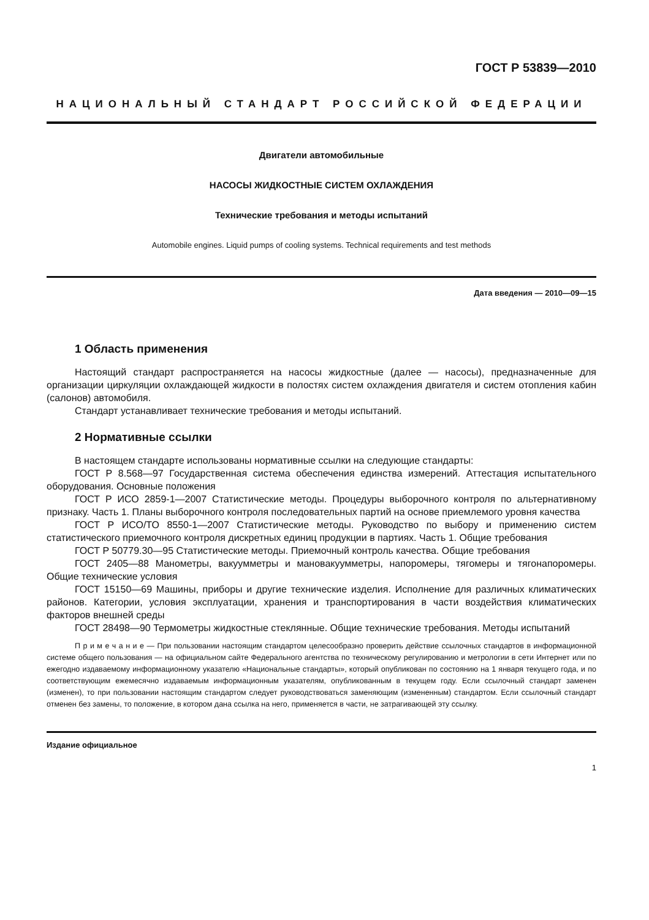ГОСТ Р 53839—2010
НАЦИОНАЛЬНЫЙ СТАНДАРТ РОССИЙСКОЙ ФЕДЕРАЦИИ
Двигатели автомобильные
НАСОСЫ ЖИДКОСТНЫЕ СИСТЕМ ОХЛАЖДЕНИЯ
Технические требования и методы испытаний
Automobile engines. Liquid pumps of cooling systems. Technical requirements and test methods
Дата введения — 2010—09—15
1 Область применения
Настоящий стандарт распространяется на насосы жидкостные (далее — насосы), предназначенные для организации циркуляции охлаждающей жидкости в полостях систем охлаждения двигателя и систем отопления кабин (салонов) автомобиля.
Стандарт устанавливает технические требования и методы испытаний.
2 Нормативные ссылки
В настоящем стандарте использованы нормативные ссылки на следующие стандарты:
ГОСТ Р 8.568—97 Государственная система обеспечения единства измерений. Аттестация испытательного оборудования. Основные положения
ГОСТ Р ИСО 2859-1—2007 Статистические методы. Процедуры выборочного контроля по альтернативному признаку. Часть 1. Планы выборочного контроля последовательных партий на основе приемлемого уровня качества
ГОСТ Р ИСО/ТО 8550-1—2007 Статистические методы. Руководство по выбору и применению систем статистического приемочного контроля дискретных единиц продукции в партиях. Часть 1. Общие требования
ГОСТ Р 50779.30—95 Статистические методы. Приемочный контроль качества. Общие требования
ГОСТ 2405—88 Манометры, вакуумметры и мановакуумметры, напоромеры, тягомеры и тягонапоромеры. Общие технические условия
ГОСТ 15150—69 Машины, приборы и другие технические изделия. Исполнение для различных климатических районов. Категории, условия эксплуатации, хранения и транспортирования в части воздействия климатических факторов внешней среды
ГОСТ 28498—90 Термометры жидкостные стеклянные. Общие технические требования. Методы испытаний
П р и м е ч а н и е — При пользовании настоящим стандартом целесообразно проверить действие ссылочных стандартов в информационной системе общего пользования — на официальном сайте Федерального агентства по техническому регулированию и метрологии в сети Интернет или по ежегодно издаваемому информационному указателю «Национальные стандарты», который опубликован по состоянию на 1 января текущего года, и по соответствующим ежемесячно издаваемым информационным указателям, опубликованным в текущем году. Если ссылочный стандарт заменен (изменен), то при пользовании настоящим стандартом следует руководствоваться заменяющим (измененным) стандартом. Если ссылочный стандарт отменен без замены, то положение, в котором дана ссылка на него, применяется в части, не затрагивающей эту ссылку.
Издание официальное
1